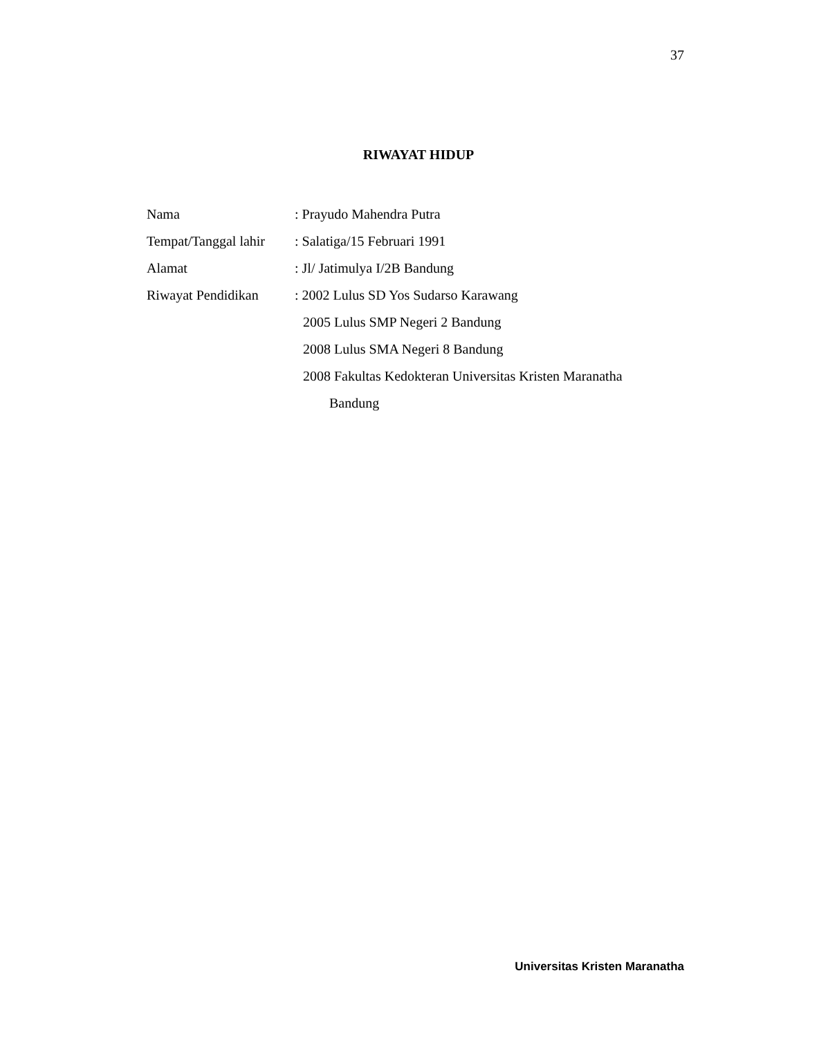37
RIWAYAT HIDUP
Nama : Prayudo Mahendra Putra
Tempat/Tanggal lahir
: Salatiga/15 Februari 1991
Alamat : Jl/ Jatimulya I/2B Bandung
Riwayat Pendidikan
: 2002 Lulus SD Yos Sudarso Karawang
2005 Lulus SMP Negeri 2 Bandung
2008 Lulus SMA Negeri 8 Bandung
2008 Fakultas Kedokteran Universitas Kristen Maranatha
Bandung
Universitas Kristen Maranatha